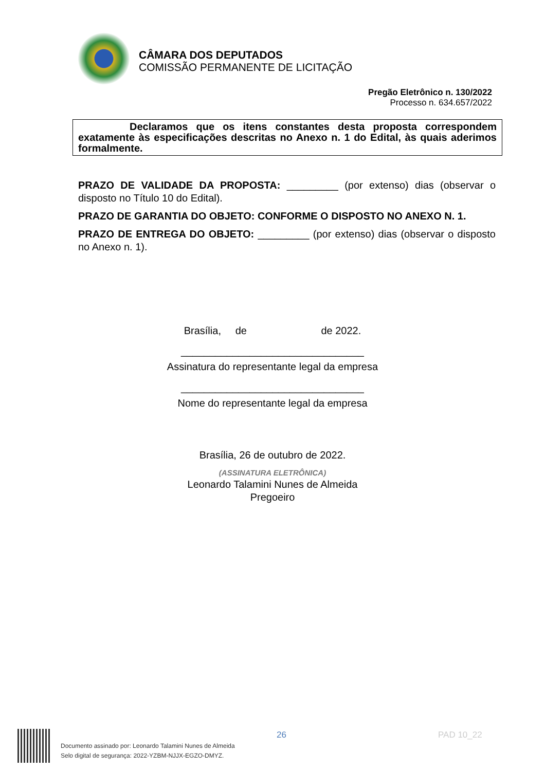CÂMARA DOS DEPUTADOS
COMISSÃO PERMANENTE DE LICITAÇÃO
Pregão Eletrônico n. 130/2022
Processo n. 634.657/2022
Declaramos que os itens constantes desta proposta correspondem exatamente às especificações descritas no Anexo n. 1 do Edital, às quais aderimos formalmente.
PRAZO DE VALIDADE DA PROPOSTA: _________ (por extenso) dias (observar o disposto no Título 10 do Edital).
PRAZO DE GARANTIA DO OBJETO: CONFORME O DISPOSTO NO ANEXO N. 1.
PRAZO DE ENTREGA DO OBJETO: _________ (por extenso) dias (observar o disposto no Anexo n. 1).
Brasília, de de 2022.
________________________________
Assinatura do representante legal da empresa
________________________________
Nome do representante legal da empresa
Brasília, 26 de outubro de 2022.
(ASSINATURA ELETRÔNICA)
Leonardo Talamini Nunes de Almeida
Pregoeiro
Documento assinado por: Leonardo Talamini Nunes de Almeida
Selo digital de segurança: 2022-YZBM-NJJX-EGZO-DMYZ.
26 PAD 10_22